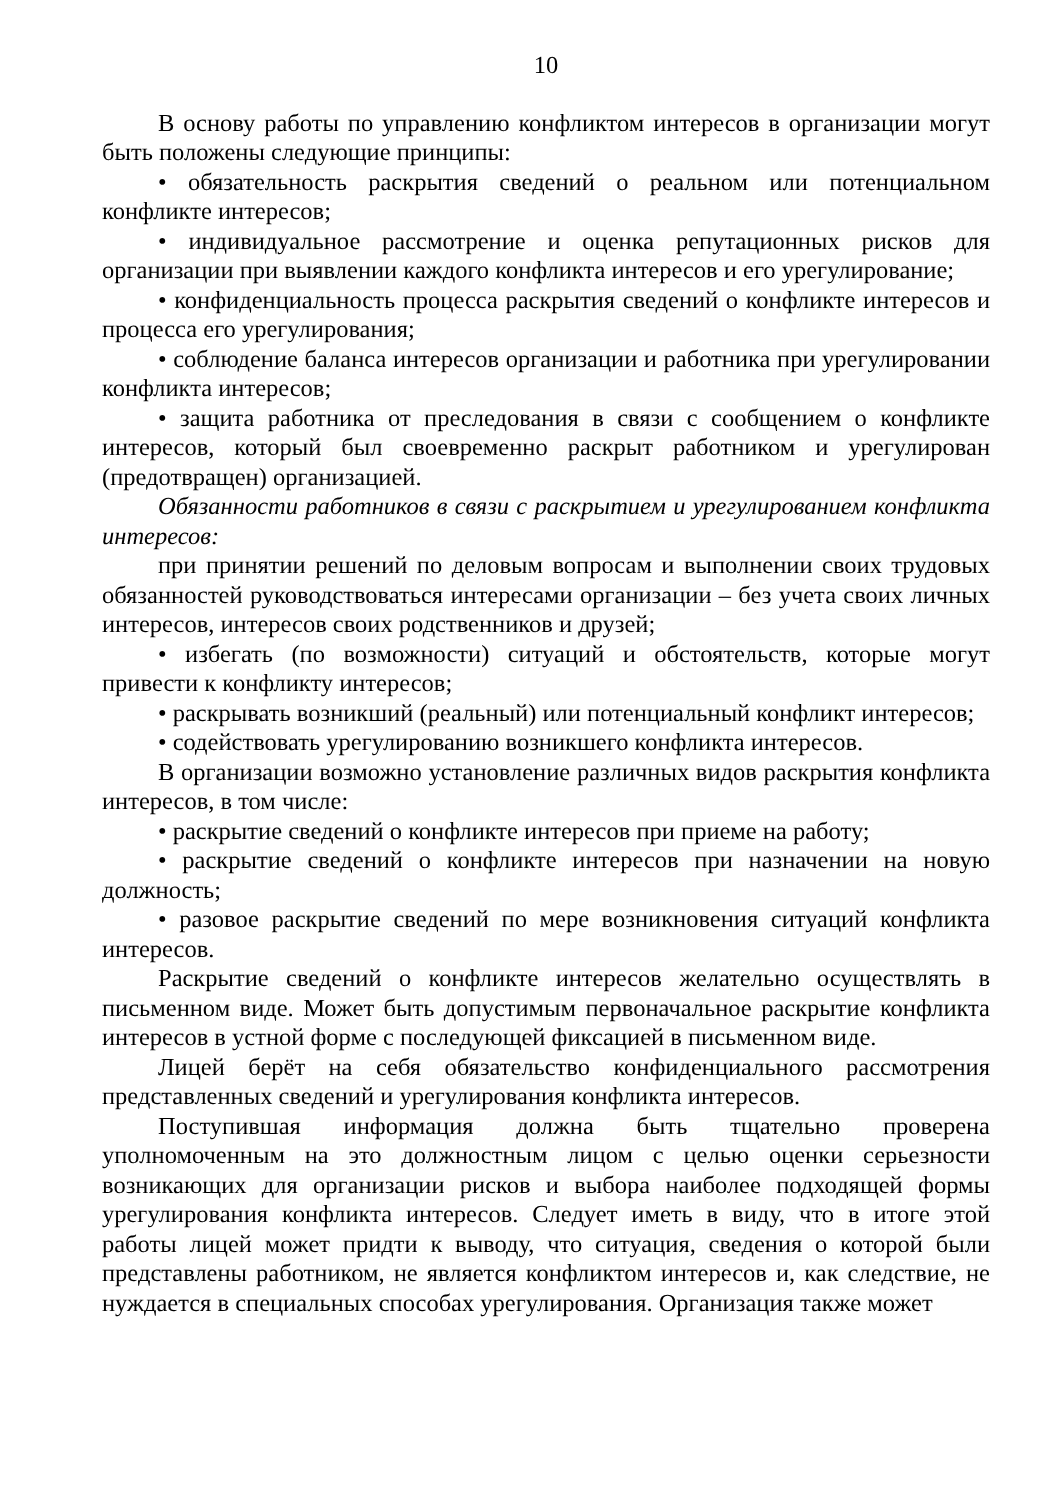10
В основу работы по управлению конфликтом интересов в организации могут быть положены следующие принципы:
• обязательность раскрытия сведений о реальном или потенциальном конфликте интересов;
• индивидуальное рассмотрение и оценка репутационных рисков для организации при выявлении каждого конфликта интересов и его урегулирование;
• конфиденциальность процесса раскрытия сведений о конфликте интересов и процесса его урегулирования;
• соблюдение баланса интересов организации и работника при урегулировании конфликта интересов;
• защита работника от преследования в связи с сообщением о конфликте интересов, который был своевременно раскрыт работником и урегулирован (предотвращен) организацией.
Обязанности работников в связи с раскрытием и урегулированием конфликта интересов:
при принятии решений по деловым вопросам и выполнении своих трудовых обязанностей руководствоваться интересами организации – без учета своих личных интересов, интересов своих родственников и друзей;
• избегать (по возможности) ситуаций и обстоятельств, которые могут привести к конфликту интересов;
• раскрывать возникший (реальный) или потенциальный конфликт интересов;
• содействовать урегулированию возникшего конфликта интересов.
В организации возможно установление различных видов раскрытия конфликта интересов, в том числе:
• раскрытие сведений о конфликте интересов при приеме на работу;
• раскрытие сведений о конфликте интересов при назначении на новую должность;
• разовое раскрытие сведений по мере возникновения ситуаций конфликта интересов.
Раскрытие сведений о конфликте интересов желательно осуществлять в письменном виде. Может быть допустимым первоначальное раскрытие конфликта интересов в устной форме с последующей фиксацией в письменном виде.
Лицей берёт на себя обязательство конфиденциального рассмотрения представленных сведений и урегулирования конфликта интересов.
Поступившая информация должна быть тщательно проверена уполномоченным на это должностным лицом с целью оценки серьезности возникающих для организации рисков и выбора наиболее подходящей формы урегулирования конфликта интересов. Следует иметь в виду, что в итоге этой работы лицей может придти к выводу, что ситуация, сведения о которой были представлены работником, не является конфликтом интересов и, как следствие, не нуждается в специальных способах урегулирования. Организация также может